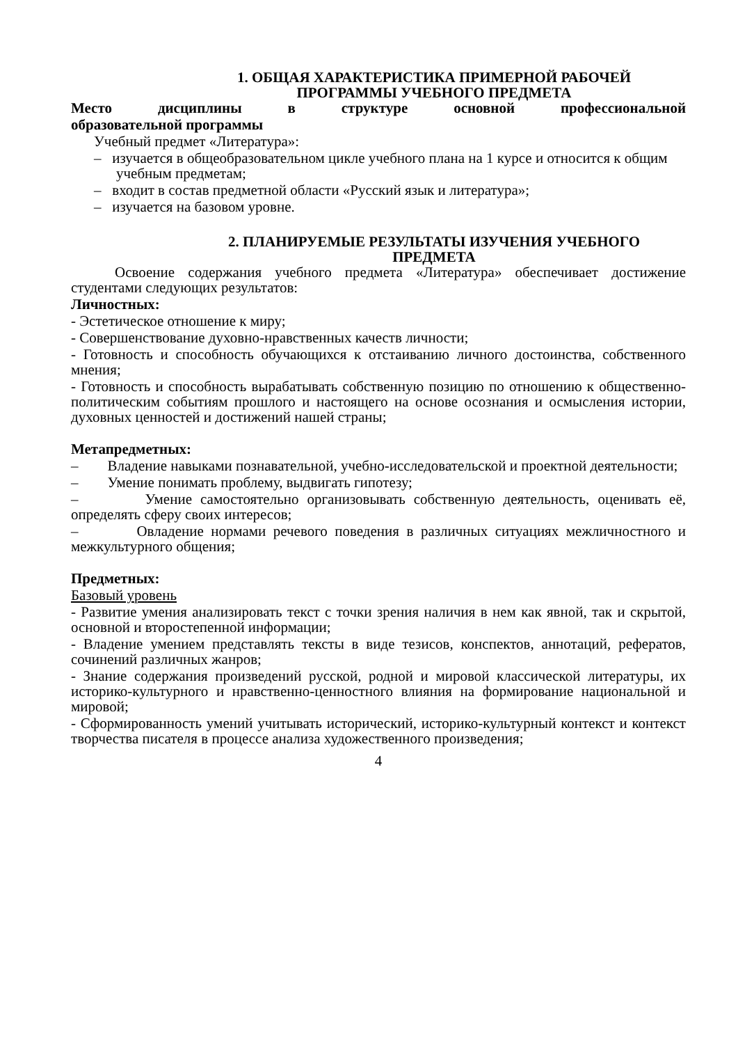1. ОБЩАЯ ХАРАКТЕРИСТИКА ПРИМЕРНОЙ РАБОЧЕЙ
ПРОГРАММЫ УЧЕБНОГО ПРЕДМЕТА
Место дисциплины в структуре основной профессиональной
образовательной программы
Учебный предмет «Литература»:
– изучается в общеобразовательном цикле учебного плана на 1 курсе и относится к общим учебным предметам;
– входит в состав предметной области «Русский язык и литература»;
– изучается на базовом уровне.
2. ПЛАНИРУЕМЫЕ РЕЗУЛЬТАТЫ ИЗУЧЕНИЯ УЧЕБНОГО
ПРЕДМЕТА
Освоение содержания учебного предмета «Литература» обеспечивает достижение студентами следующих результатов:
Личностных:
- Эстетическое отношение к миру;
- Совершенствование духовно-нравственных качеств личности;
- Готовность и способность обучающихся к отстаиванию личного достоинства, собственного мнения;
- Готовность и способность вырабатывать собственную позицию по отношению к общественно-политическим событиям прошлого и настоящего на основе осознания и осмысления истории, духовных ценностей и достижений нашей страны;
Метапредметных:
– Владение навыками познавательной, учебно-исследовательской и проектной деятельности;
– Умение понимать проблему, выдвигать гипотезу;
– Умение самостоятельно организовывать собственную деятельность, оценивать её, определять сферу своих интересов;
– Овладение нормами речевого поведения в различных ситуациях межличностного и межкультурного общения;
Предметных:
Базовый уровень
- Развитие умения анализировать текст с точки зрения наличия в нем как явной, так и скрытой, основной и второстепенной информации;
- Владение умением представлять тексты в виде тезисов, конспектов, аннотаций, рефератов, сочинений различных жанров;
- Знание содержания произведений русской, родной и мировой классической литературы, их историко-культурного и нравственно-ценностного влияния на формирование национальной и мировой;
- Сформированность умений учитывать исторический, историко-культурный контекст и контекст творчества писателя в процессе анализа художественного произведения;
4